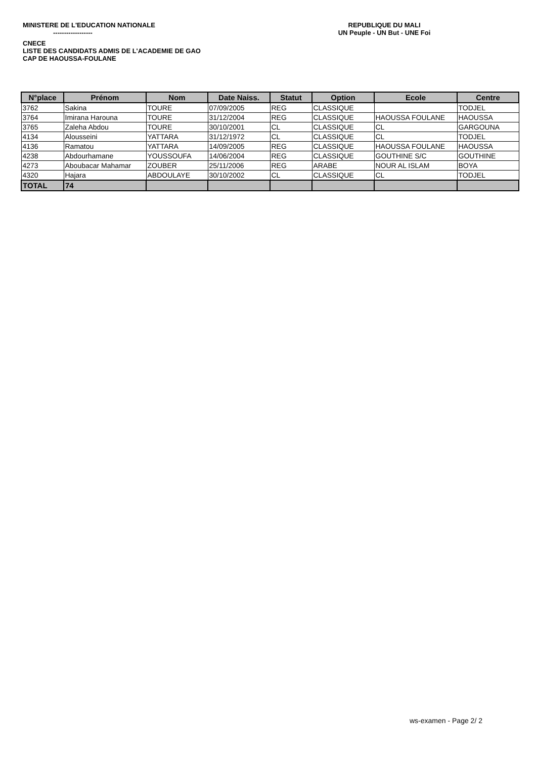MINISTERE DE L'EDUCATION NATIONALE
------------------
REPUBLIQUE DU MALI
UN Peuple - UN But - UNE Foi
CNECE
LISTE DES CANDIDATS ADMIS DE L'ACADEMIE DE GAO
CAP DE HAOUSSA-FOULANE
| N°place | Prénom | Nom | Date Naiss. | Statut | Option | Ecole | Centre |
| --- | --- | --- | --- | --- | --- | --- | --- |
| 3762 | Sakina | TOURE | 07/09/2005 | REG | CLASSIQUE | | TODJEL |
| 3764 | Imirana Harouna | TOURE | 31/12/2004 | REG | CLASSIQUE | HAOUSSA FOULANE | HAOUSSA |
| 3765 | Zaleha Abdou | TOURE | 30/10/2001 | CL | CLASSIQUE | CL | GARGOUNA |
| 4134 | Alousseini | YATTARA | 31/12/1972 | CL | CLASSIQUE | CL | TODJEL |
| 4136 | Ramatou | YATTARA | 14/09/2005 | REG | CLASSIQUE | HAOUSSA FOULANE | HAOUSSA |
| 4238 | Abdourhamane | YOUSSOUFA | 14/06/2004 | REG | CLASSIQUE | GOUTHINE S/C | GOUTHINE |
| 4273 | Aboubacar Mahamar | ZOUBER | 25/11/2006 | REG | ARABE | NOUR AL ISLAM | BOYA |
| 4320 | Hajara | ABDOULAYE | 30/10/2002 | CL | CLASSIQUE | CL | TODJEL |
| TOTAL | 74 | | | | | | |
ws-examen - Page 2/ 2